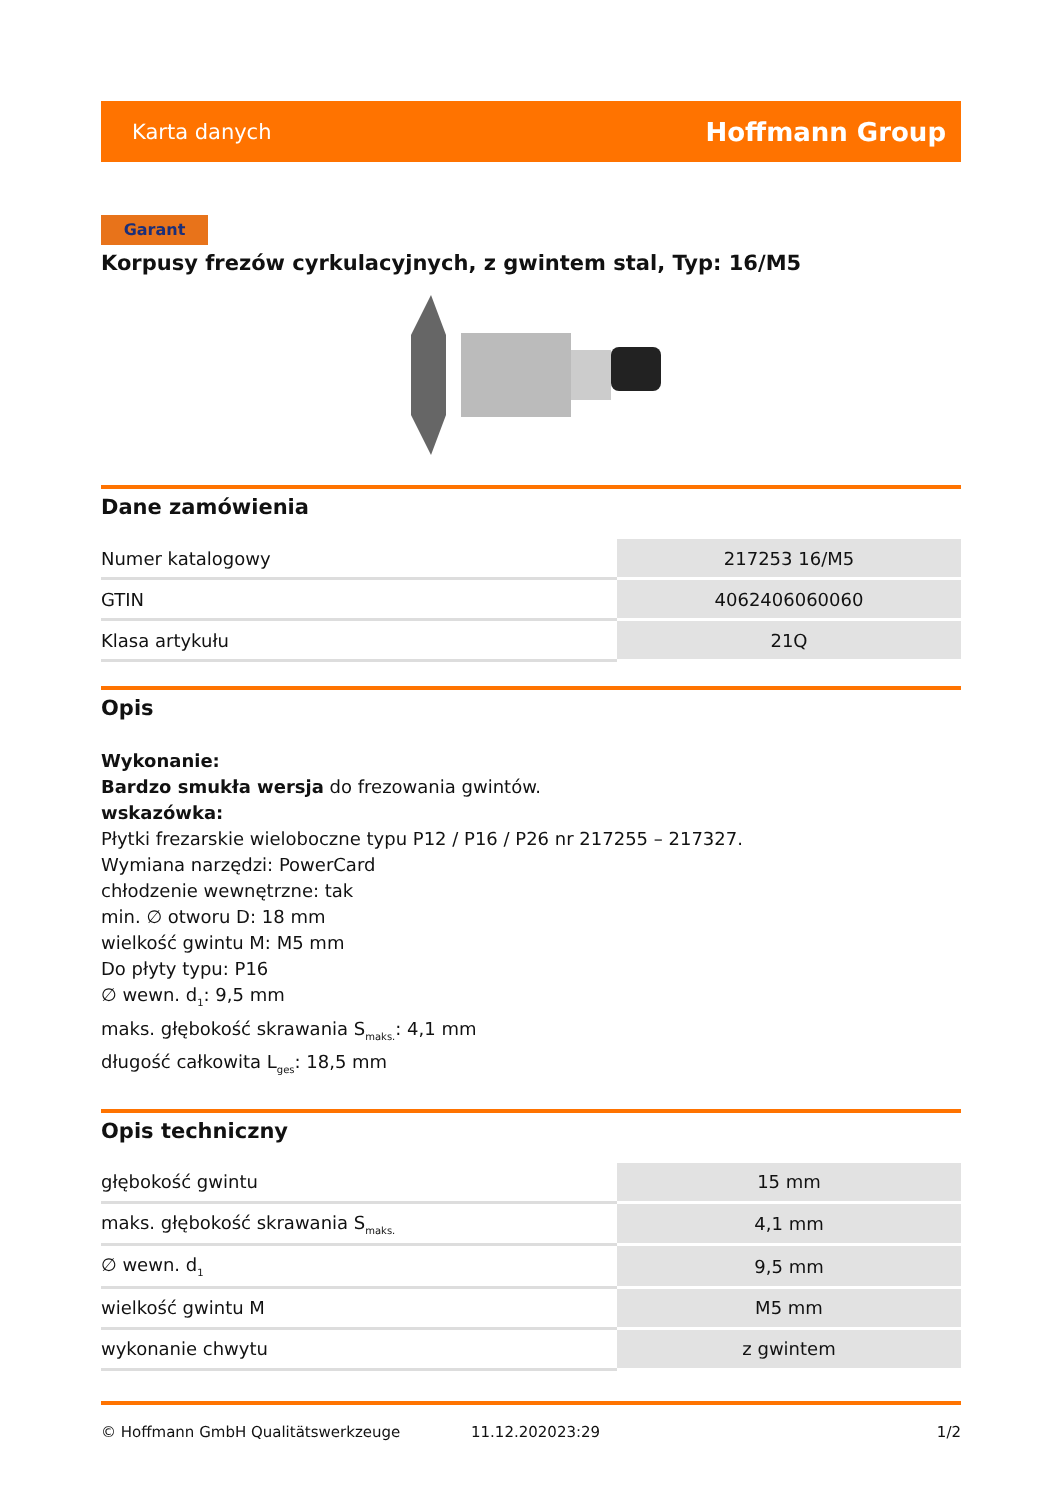Karta danych Hoffmann Group
Garant
Korpusy frezów cyrkulacyjnych, z gwintem stal, Typ: 16/M5
Dane zamówienia
| Numer katalogowy | 217253 16/M5 |
| GTIN | 4062406060060 |
| Klasa artykułu | 21Q |
Opis
Wykonanie:
Bardzo smukła wersja do frezowania gwintów.
wskazówka:
Płytki frezarskie wieloboczne typu P12 / P16 / P26 nr 217255 – 217327.
Wymiana narzędzi: PowerCard
chłodzenie wewnętrzne: tak
min. ∅ otworu D: 18 mm
wielkość gwintu M: M5 mm
Do płyty typu: P16
∅ wewn. d<sub>1</sub>: 9,5 mm
maks. głębokość skrawania S<sub>maks.</sub>: 4,1 mm
długość całkowita L<sub>ges</sub>: 18,5 mm
Opis techniczny
| głębokość gwintu | 15 mm |
| maks. głębokość skrawania S<sub>maks.</sub> | 4,1 mm |
| ∅ wewn. d<sub>1</sub> | 9,5 mm |
| wielkość gwintu M | M5 mm |
| wykonanie chwytu | z gwintem |
© Hoffmann GmbH Qualitätswerkzeuge 11.12.202023:29 1/2